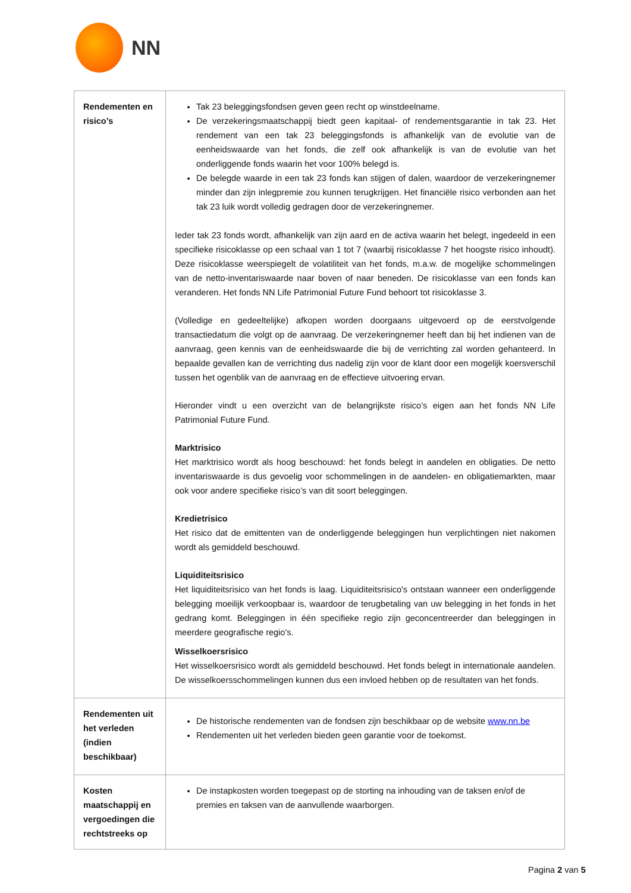NN
| Rendementen en risico’s | Tak 23 beleggingsfondsen geven geen recht op winstdeelname. De verzekeringsmaatschappij biedt geen kapitaal- of rendementsgarantie in tak 23. Het rendement van een tak 23 beleggingsfonds is afhankelijk van de evolutie van de eenheidswaarde van het fonds, die zelf ook afhankelijk is van de evolutie van het onderliggende fonds waarin het voor 100% belegd is. De belegde waarde in een tak 23 fonds kan stijgen of dalen, waardoor de verzekeringnemer minder dan zijn inlegpremie zou kunnen terugkrijgen. Het financiële risico verbonden aan het tak 23 luik wordt volledig gedragen door de verzekeringnemer. Ieder tak 23 fonds wordt, afhankelijk van zijn aard en de activa waarin het belegt, ingedeeld in een specifieke risicoklasse op een schaal van 1 tot 7 (waarbij risicoklasse 7 het hoogste risico inhoudt). Deze risicoklasse weerspiegelt de volatiliteit van het fonds, m.a.w. de mogelijke schommelingen van de netto-inventariswaarde naar boven of naar beneden. De risicoklasse van een fonds kan veranderen. Het fonds NN Life Patrimonial Future Fund behoort tot risicoklasse 3. (Volledige en gedeeltelijke) afkopen worden doorgaans uitgevoerd op de eerstvolgende transactiedatum die volgt op de aanvraag. De verzekeringnemer heeft dan bij het indienen van de aanvraag, geen kennis van de eenheidswaarde die bij de verrichting zal worden gehanteerd. In bepaalde gevallen kan de verrichting dus nadelig zijn voor de klant door een mogelijk koersverschil tussen het ogenblik van de aanvraag en de effectieve uitvoering ervan. Hieronder vindt u een overzicht van de belangrijkste risico’s eigen aan het fonds NN Life Patrimonial Future Fund. Marktrisico Het marktrisico wordt als hoog beschouwd: het fonds belegt in aandelen en obligaties. De netto inventariswaarde is dus gevoelig voor schommelingen in de aandelen- en obligatiemarkten, maar ook voor andere specifieke risico’s van dit soort beleggingen. Kredietrisico Het risico dat de emittenten van de onderliggende beleggingen hun verplichtingen niet nakomen wordt als gemiddeld beschouwd. Liquiditeitsrisico Het liquiditeitsrisico van het fonds is laag. Liquiditeitsrisico's ontstaan wanneer een onderliggende belegging moeilijk verkoopbaar is, waardoor de terugbetaling van uw belegging in het fonds in het gedrang komt. Beleggingen in één specifieke regio zijn geconcentreerder dan beleggingen in meerdere geografische regio's. Wisselkoersrisico Het wisselkoersrisico wordt als gemiddeld beschouwd. Het fonds belegt in internationale aandelen. De wisselkoersschommelingen kunnen dus een invloed hebben op de resultaten van het fonds. |
| Rendementen uit het verleden (indien beschikbaar) | De historische rendementen van de fondsen zijn beschikbaar op de website www.nn.be Rendementen uit het verleden bieden geen garantie voor de toekomst. |
| Kosten maatschappij en vergoedingen die rechtstreeks op | De instapkosten worden toegepast op de storting na inhouding van de taksen en/of de premies en taksen van de aanvullende waarborgen. |
Pagina 2 van 5